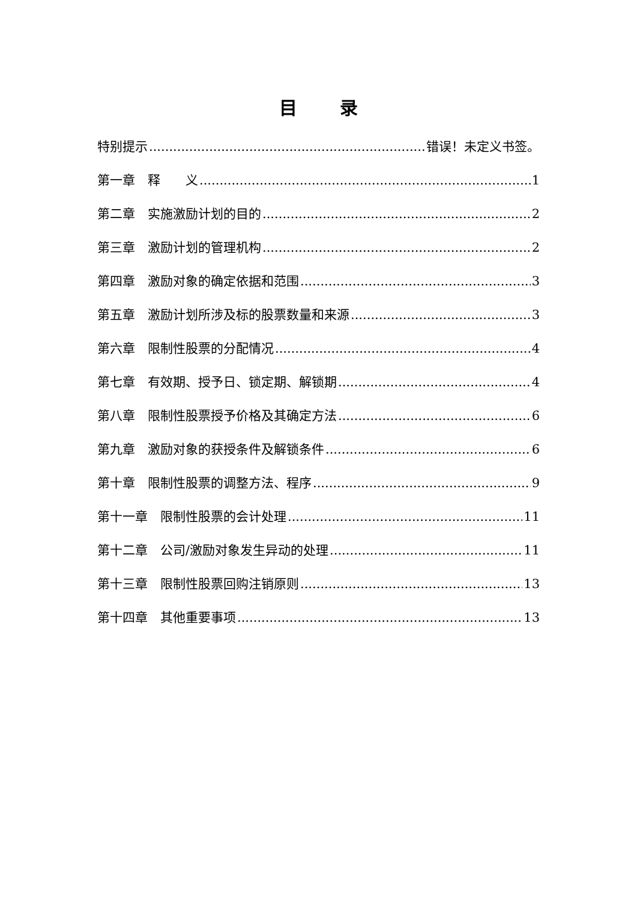目 录
特别提示 错误！未定义书签。
第一章　释　　义 1
第二章　实施激励计划的目的 2
第三章　激励计划的管理机构 2
第四章　激励对象的确定依据和范围 3
第五章　激励计划所涉及标的股票数量和来源 3
第六章　限制性股票的分配情况 4
第七章　有效期、授予日、锁定期、解锁期 4
第八章　限制性股票授予价格及其确定方法 6
第九章　激励对象的获授条件及解锁条件 6
第十章　限制性股票的调整方法、程序 9
第十一章　限制性股票的会计处理 11
第十二章　公司/激励对象发生异动的处理 11
第十三章　限制性股票回购注销原则 13
第十四章　其他重要事项 13